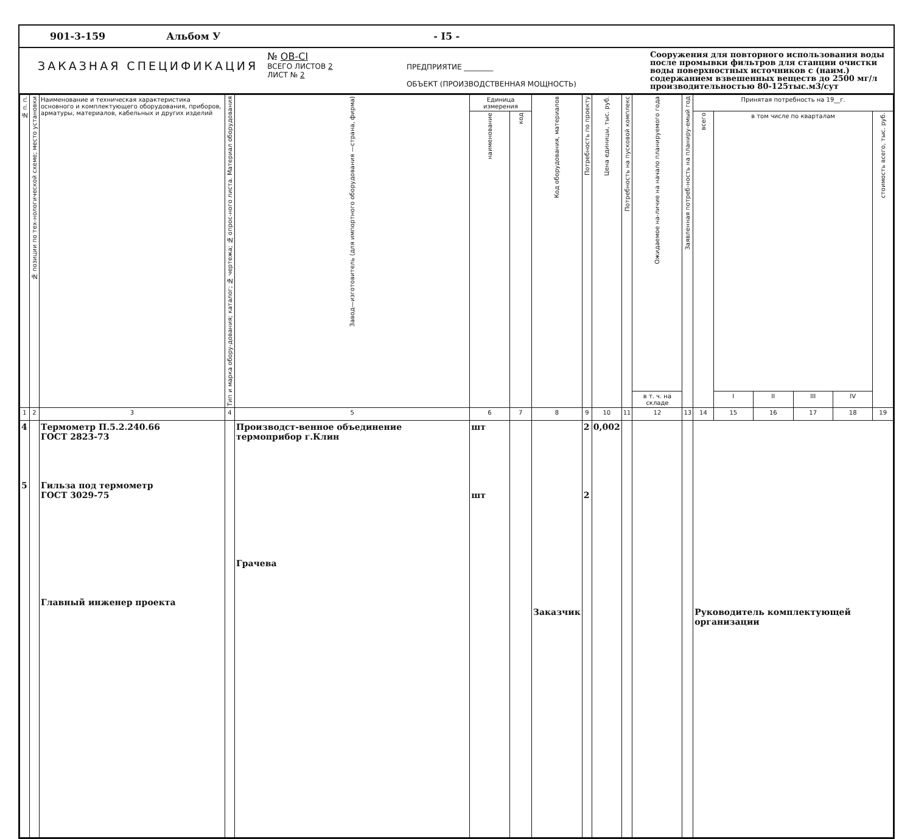901-3-159 Альбом У - I5 -
ЗАКАЗНАЯ СПЕЦИФИКАЦИЯ
№ OB-CI
ВСЕГО ЛИСТОВ 2
ЛИСТ № 2
ПРЕДПРИЯТИЕ ________
ОБЪЕКТ (ПРОИЗВОДСТВЕННАЯ МОЩНОСТЬ)
Сооружения для повторного использования воды после промывки фильтров для станции очистки воды поверхностных источников с (наим.) содержанием взвешенных веществ до 2500 мг/л производительностью 80-125тыс.м3/сут
| № п. п. | № позиции по тех-нологической схеме; место установки | Наименование и техническая характеристика основного и комплектующего оборудования, приборов, арматуры, материалов, кабельных и других изделий | Тип и марка обору-дования; каталог; № чертежа; № опрос-ного листа. Материал оборудования | Завод—изготовитель (для импортного оборудования —страна, фирма) | Единица измерения | | Код оборудования, материалов | Потребность по проекту | Цена единицы, тыс. руб. | Потребность на пусковой комплекс | Ожидаемое на-личие на начало планируемого года | Заявленная потреб-ность на планиру-емый год | Принятая потребность на 19__г. | | | | | |
| --- | --- | --- | --- | --- | --- | --- | --- | --- | --- | --- | --- | --- | --- | --- | --- | --- | --- | --- |
| | | | | | наименование | код | | | | | | | всего | в том числе по кварталам | | | | стоимость всего, тыс. руб. |
| | | | | | | | | | | | в т. ч. на складе | | | I | II | III | IV | |
| 1 | 2 | 3 | 4 | 5 | 6 | 7 | 8 | 9 | 10 | 11 | 12 | 13 | 14 | 15 | 16 | 17 | 18 | 19 |
| 4 5 | | Термометр П.5.2.240.66 ГОСТ 2823-73 Гильза под термометр ГОСТ 3029-75 Главный инженер проекта | | Производст-венное объединение термоприбор г.Клин Грачева | шт шт | | Заказчик | 2 2 | 0,002 | | | | Руководитель комплектующей организации | | | | | |